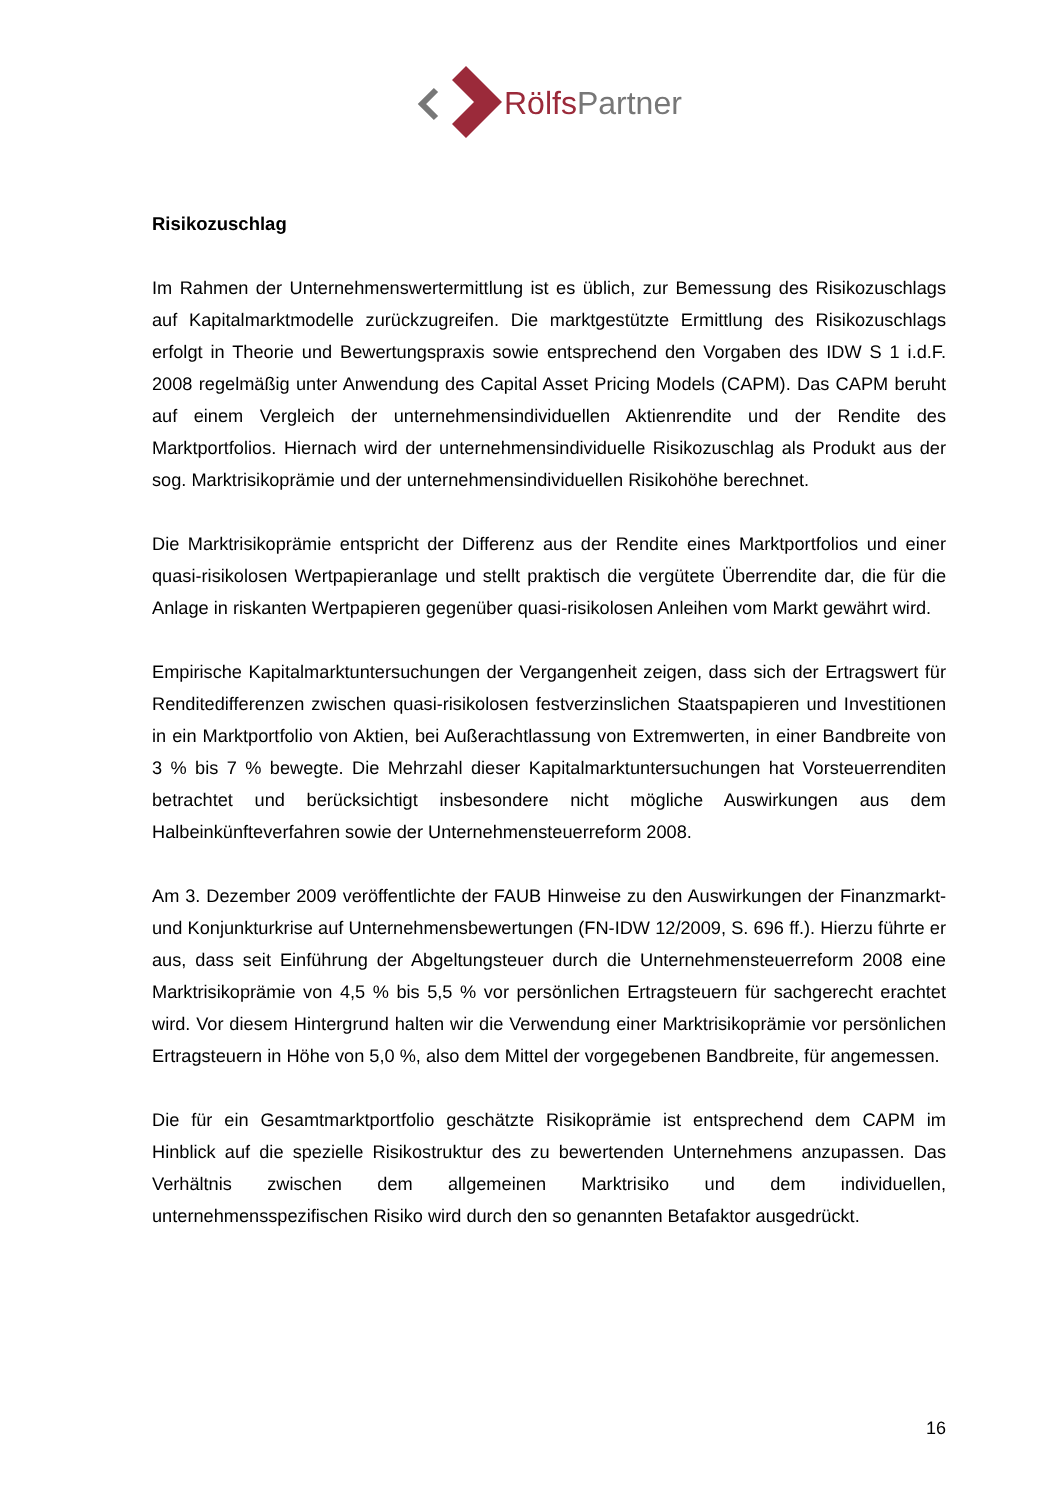RölfsPartner
Risikozuschlag
Im Rahmen der Unternehmenswertermittlung ist es üblich, zur Bemessung des Risikozuschlags auf Kapitalmarktmodelle zurückzugreifen. Die marktgestützte Ermittlung des Risikozuschlags erfolgt in Theorie und Bewertungspraxis sowie entsprechend den Vorgaben des IDW S 1 i.d.F. 2008 regelmäßig unter Anwendung des Capital Asset Pricing Models (CAPM). Das CAPM beruht auf einem Vergleich der unternehmensindividuellen Aktienrendite und der Rendite des Marktportfolios. Hiernach wird der unternehmensindividuelle Risikozuschlag als Produkt aus der sog. Marktrisikoprämie und der unternehmensindividuellen Risikohöhe berechnet.
Die Marktrisikoprämie entspricht der Differenz aus der Rendite eines Marktportfolios und einer quasi-risikolosen Wertpapieranlage und stellt praktisch die vergütete Überrendite dar, die für die Anlage in riskanten Wertpapieren gegenüber quasi-risikolosen Anleihen vom Markt gewährt wird.
Empirische Kapitalmarktuntersuchungen der Vergangenheit zeigen, dass sich der Ertragswert für Renditedifferenzen zwischen quasi-risikolosen festverzinslichen Staatspapieren und Investitionen in ein Marktportfolio von Aktien, bei Außerachtlassung von Extremwerten, in einer Bandbreite von 3 % bis 7 % bewegte. Die Mehrzahl dieser Kapitalmarktuntersuchungen hat Vorsteuerrenditen betrachtet und berücksichtigt insbesondere nicht mögliche Auswirkungen aus dem Halbeinkünfteverfahren sowie der Unternehmensteuerreform 2008.
Am 3. Dezember 2009 veröffentlichte der FAUB Hinweise zu den Auswirkungen der Finanzmarkt- und Konjunkturkrise auf Unternehmensbewertungen (FN-IDW 12/2009, S. 696 ff.). Hierzu führte er aus, dass seit Einführung der Abgeltungsteuer durch die Unternehmensteuerreform 2008 eine Marktrisikoprämie von 4,5 % bis 5,5 % vor persönlichen Ertragsteuern für sachgerecht erachtet wird. Vor diesem Hintergrund halten wir die Verwendung einer Marktrisikoprämie vor persönlichen Ertragsteuern in Höhe von 5,0 %, also dem Mittel der vorgegebenen Bandbreite, für angemessen.
Die für ein Gesamtmarktportfolio geschätzte Risikoprämie ist entsprechend dem CAPM im Hinblick auf die spezielle Risikostruktur des zu bewertenden Unternehmens anzupassen. Das Verhältnis zwischen dem allgemeinen Marktrisiko und dem individuellen, unternehmensspezifischen Risiko wird durch den so genannten Betafaktor ausgedrückt.
16